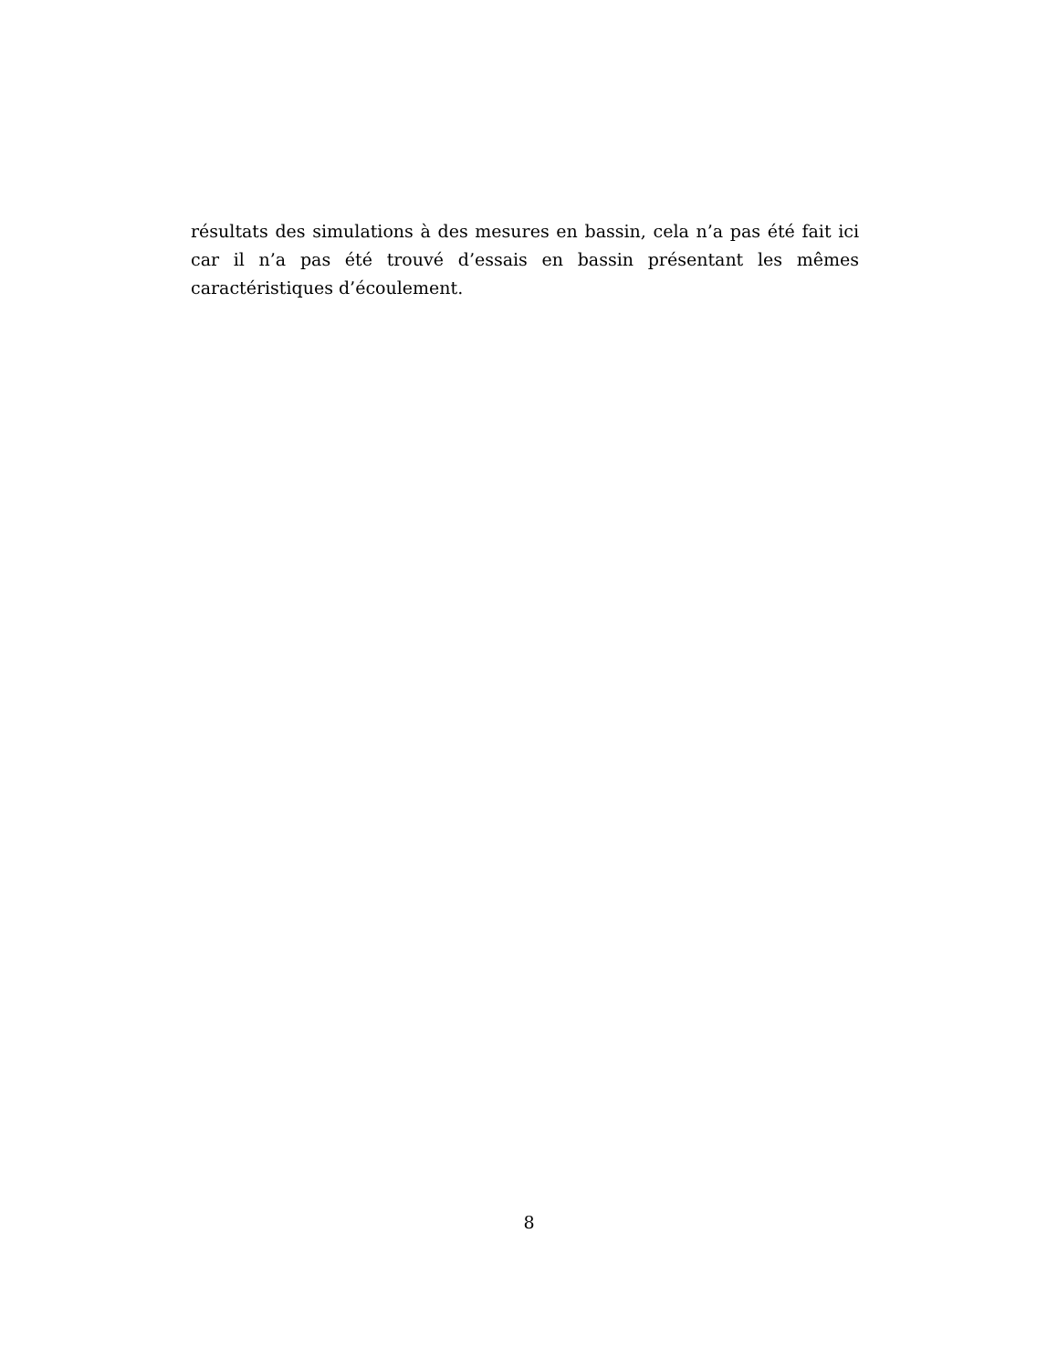résultats des simulations à des mesures en bassin, cela n’a pas été fait ici car il n’a pas été trouvé d’essais en bassin présentant les mêmes caractéristiques d’écoulement.
8